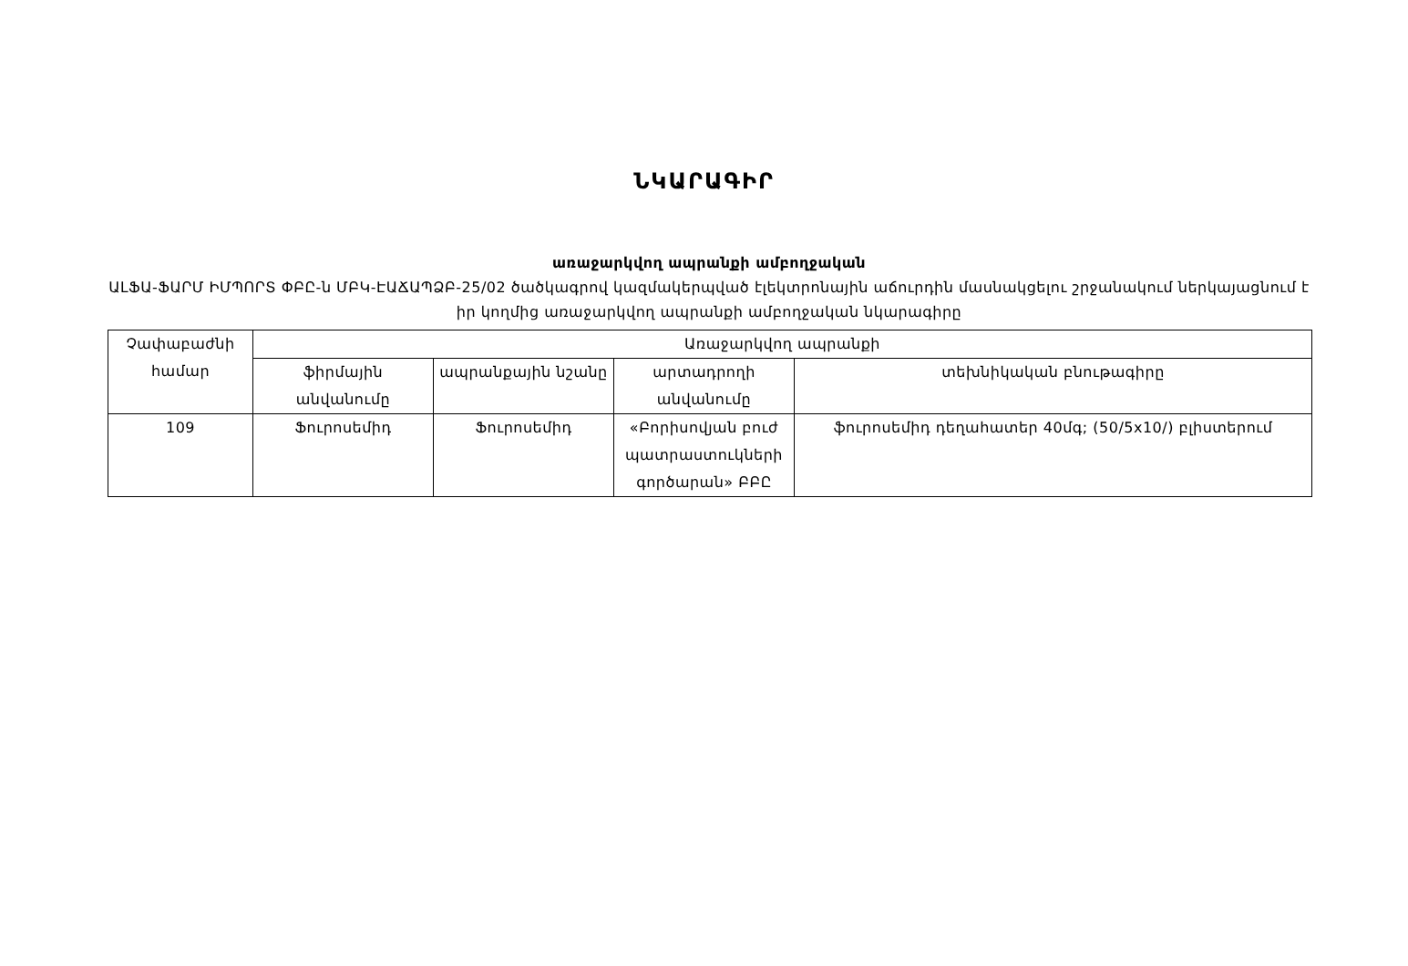ՆԿԱՐԱԳԻՐ
առաջարկվող ապրանքի ամբողջական
ԱԼՖԱ-ՖԱՐՄ ԻՄՊՈՐՏ ՓԲԸ-ն ՄԲԿ-ԷԱՃԱՊՁԲ-25/02 ծածկագրով կազմակերպված էլեկտրոնային աճուրդին մասնակցելու շրջանակում ներկայացնում է իր կողմից առաջարկվող ապրանքի ամբողջական նկարագիրը
| Չափաբաժնի համար | Առաջարկվող ապրանքի | | | |
| --- | --- | --- | --- | --- |
| | ֆիրմային անվանումը | ապրանքային նշանը | արտադրողի անվանումը | տեխնիկական բնութագիրը |
| 109 | Ֆուրոսեմիդ | Ֆուրոսեմիդ | «Բորիսովյան բուժ պատրաստուկների գործարան» ԲԲԸ | ֆուրոսեմիդ դեղահատեր 40մգ; (50/5x10/) բլիստերում |